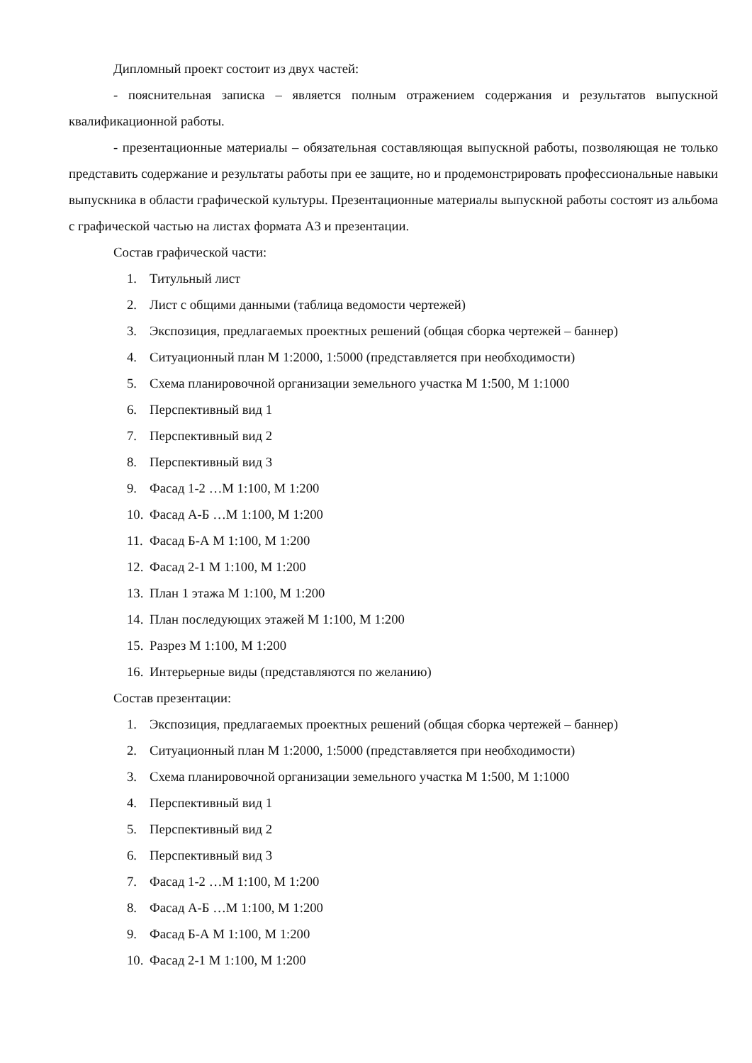Дипломный проект состоит из двух частей:
- пояснительная записка – является полным отражением содержания и результатов выпускной квалификационной работы.
- презентационные материалы – обязательная составляющая выпускной работы, позволяющая не только представить содержание и результаты работы при ее защите, но и продемонстрировать профессиональные навыки выпускника в области графической культуры. Презентационные материалы выпускной работы состоят из альбома с графической частью на листах формата А3 и презентации.
Состав графической части:
1. Титульный лист
2. Лист с общими данными (таблица ведомости чертежей)
3. Экспозиция, предлагаемых проектных решений (общая сборка чертежей – баннер)
4. Ситуационный план М 1:2000, 1:5000 (представляется при необходимости)
5. Схема планировочной организации земельного участка М 1:500, М 1:1000
6. Перспективный вид 1
7. Перспективный вид 2
8. Перспективный вид 3
9. Фасад 1-2 …М 1:100, М 1:200
10. Фасад А-Б …М 1:100, М 1:200
11. Фасад Б-А М 1:100, М 1:200
12. Фасад 2-1 М 1:100, М 1:200
13. План 1 этажа М 1:100, М 1:200
14. План последующих этажей М 1:100, М 1:200
15. Разрез М 1:100, М 1:200
16. Интерьерные виды (представляются по желанию)
Состав презентации:
1. Экспозиция, предлагаемых проектных решений (общая сборка чертежей – баннер)
2. Ситуационный план М 1:2000, 1:5000 (представляется при необходимости)
3. Схема планировочной организации земельного участка М 1:500, М 1:1000
4. Перспективный вид 1
5. Перспективный вид 2
6. Перспективный вид 3
7. Фасад 1-2 …М 1:100, М 1:200
8. Фасад А-Б …М 1:100, М 1:200
9. Фасад Б-А М 1:100, М 1:200
10. Фасад 2-1 М 1:100, М 1:200